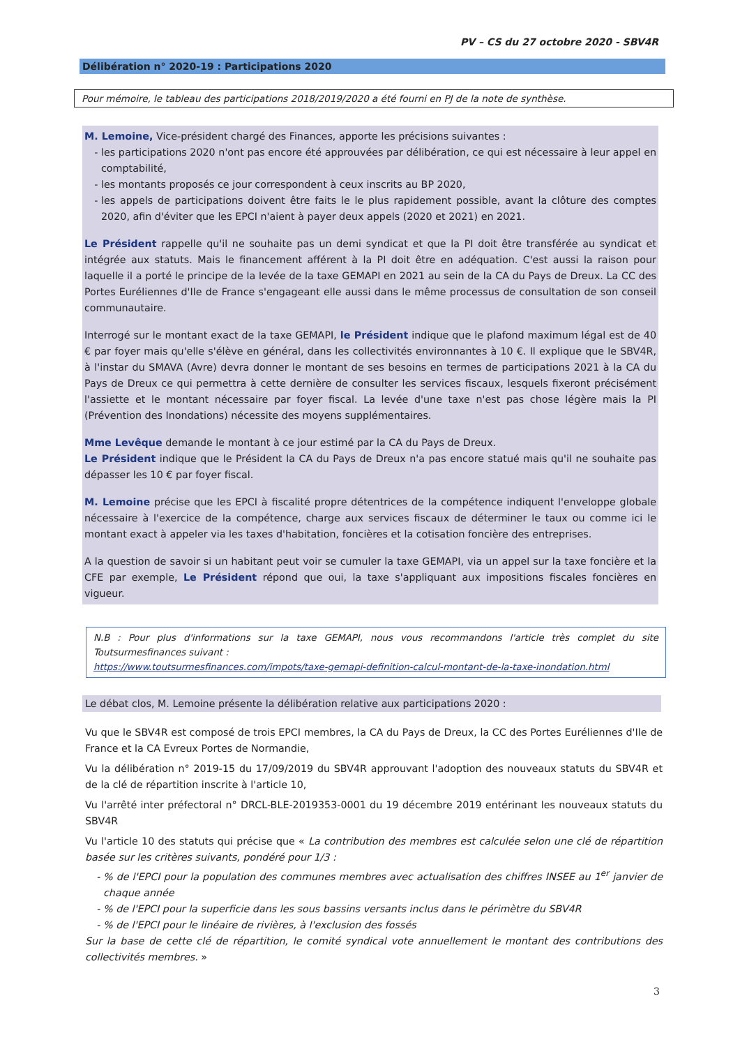PV – CS du 27 octobre 2020 - SBV4R
Délibération n° 2020-19 : Participations 2020
Pour mémoire, le tableau des participations 2018/2019/2020 a été fourni en PJ de la note de synthèse.
M. Lemoine, Vice-président chargé des Finances, apporte les précisions suivantes :
les participations 2020 n'ont pas encore été approuvées par délibération, ce qui est nécessaire à leur appel en comptabilité,
les montants proposés ce jour correspondent à ceux inscrits au BP 2020,
les appels de participations doivent être faits le le plus rapidement possible, avant la clôture des comptes 2020, afin d'éviter que les EPCI n'aient à payer deux appels (2020 et 2021) en 2021.
Le Président rappelle qu'il ne souhaite pas un demi syndicat et que la PI doit être transférée au syndicat et intégrée aux statuts. Mais le financement afférent à la PI doit être en adéquation. C'est aussi la raison pour laquelle il a porté le principe de la levée de la taxe GEMAPI en 2021 au sein de la CA du Pays de Dreux. La CC des Portes Euréliennes d'Ile de France s'engageant elle aussi dans le même processus de consultation de son conseil communautaire.
Interrogé sur le montant exact de la taxe GEMAPI, le Président indique que le plafond maximum légal est de 40 € par foyer mais qu'elle s'élève en général, dans les collectivités environnantes à 10 €. Il explique que le SBV4R, à l'instar du SMAVA (Avre) devra donner le montant de ses besoins en termes de participations 2021 à la CA du Pays de Dreux ce qui permettra à cette dernière de consulter les services fiscaux, lesquels fixeront précisément l'assiette et le montant nécessaire par foyer fiscal. La levée d'une taxe n'est pas chose légère mais la PI (Prévention des Inondations) nécessite des moyens supplémentaires.
Mme Levêque demande le montant à ce jour estimé par la CA du Pays de Dreux.
Le Président indique que le Président la CA du Pays de Dreux n'a pas encore statué mais qu'il ne souhaite pas dépasser les 10 € par foyer fiscal.
M. Lemoine précise que les EPCI à fiscalité propre détentrices de la compétence indiquent l'enveloppe globale nécessaire à l'exercice de la compétence, charge aux services fiscaux de déterminer le taux ou comme ici le montant exact à appeler via les taxes d'habitation, foncières et la cotisation foncière des entreprises.
A la question de savoir si un habitant peut voir se cumuler la taxe GEMAPI, via un appel sur la taxe foncière et la CFE par exemple, Le Président répond que oui, la taxe s'appliquant aux impositions fiscales foncières en vigueur.
N.B : Pour plus d'informations sur la taxe GEMAPI, nous vous recommandons l'article très complet du site Toutsurmesfinances suivant :
https://www.toutsurmesfinances.com/impots/taxe-gemapi-definition-calcul-montant-de-la-taxe-inondation.html
Le débat clos, M. Lemoine présente la délibération relative aux participations 2020 :
Vu que le SBV4R est composé de trois EPCI membres, la CA du Pays de Dreux, la CC des Portes Euréliennes d'Ile de France et la CA Evreux Portes de Normandie,
Vu la délibération n° 2019-15 du 17/09/2019 du SBV4R approuvant l'adoption des nouveaux statuts du SBV4R et de la clé de répartition inscrite à l'article 10,
Vu l'arrêté inter préfectoral n° DRCL-BLE-2019353-0001 du 19 décembre 2019 entérinant les nouveaux statuts du SBV4R
Vu l'article 10 des statuts qui précise que « La contribution des membres est calculée selon une clé de répartition basée sur les critères suivants, pondéré pour 1/3 :
% de l'EPCI pour la population des communes membres avec actualisation des chiffres INSEE au 1<sup>er</sup> janvier de chaque année
% de l'EPCI pour la superficie dans les sous bassins versants inclus dans le périmètre du SBV4R
% de l'EPCI pour le linéaire de rivières, à l'exclusion des fossés
Sur la base de cette clé de répartition, le comité syndical vote annuellement le montant des contributions des collectivités membres. »
3